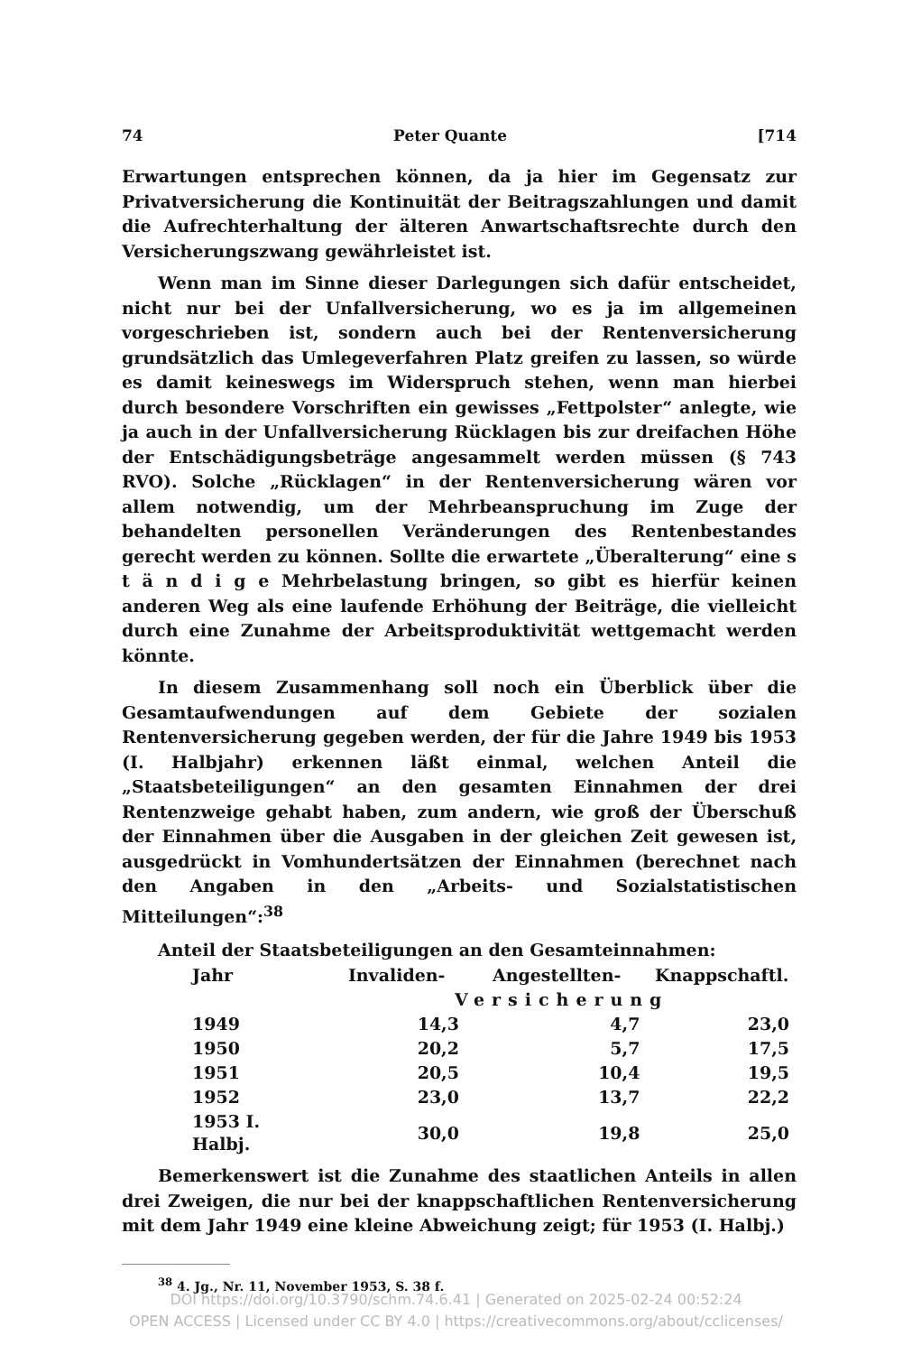74 Peter Quante [714
Erwartungen entsprechen können, da ja hier im Gegensatz zur Privatversicherung die Kontinuität der Beitragszahlungen und damit die Aufrechterhaltung der älteren Anwartschaftsrechte durch den Versicherungszwang gewährleistet ist.
Wenn man im Sinne dieser Darlegungen sich dafür entscheidet, nicht nur bei der Unfallversicherung, wo es ja im allgemeinen vorgeschrieben ist, sondern auch bei der Rentenversicherung grundsätzlich das Umlegeverfahren Platz greifen zu lassen, so würde es damit keineswegs im Widerspruch stehen, wenn man hierbei durch besondere Vorschriften ein gewisses „Fettpolster“ anlegte, wie ja auch in der Unfallversicherung Rücklagen bis zur dreifachen Höhe der Entschädigungsbeträge angesammelt werden müssen (§ 743 RVO). Solche „Rücklagen“ in der Rentenversicherung wären vor allem notwendig, um der Mehrbeanspruchung im Zuge der behandelten personellen Veränderungen des Rentenbestandes gerecht werden zu können. Sollte die erwartete „Überalterung“ eine s t ä n d i g e Mehrbelastung bringen, so gibt es hierfür keinen anderen Weg als eine laufende Erhöhung der Beiträge, die vielleicht durch eine Zunahme der Arbeitsproduktivität wettgemacht werden könnte.
In diesem Zusammenhang soll noch ein Überblick über die Gesamtaufwendungen auf dem Gebiete der sozialen Rentenversicherung gegeben werden, der für die Jahre 1949 bis 1953 (I. Halbjahr) erkennen läßt einmal, welchen Anteil die „Staatsbeteiligungen“ an den gesamten Einnahmen der drei Rentenzweige gehabt haben, zum andern, wie groß der Überschuß der Einnahmen über die Ausgaben in der gleichen Zeit gewesen ist, ausgedrückt in Vomhundertsätzen der Einnahmen (berechnet nach den Angaben in den „Arbeits- und Sozialstatistischen Mitteilungen“:<sup>38</sup>
Anteil der Staatsbeteiligungen an den Gesamteinnahmen:
| Jahr | Invaliden- | Angestellten- | Knappschaftl. |
| --- | --- | --- | --- |
| | Versicherung | | |
| 1949 | 14,3 | 4,7 | 23,0 |
| 1950 | 20,2 | 5,7 | 17,5 |
| 1951 | 20,5 | 10,4 | 19,5 |
| 1952 | 23,0 | 13,7 | 22,2 |
| 1953 I. Halbj. | 30,0 | 19,8 | 25,0 |
Bemerkenswert ist die Zunahme des staatlichen Anteils in allen drei Zweigen, die nur bei der knappschaftlichen Rentenversicherung mit dem Jahr 1949 eine kleine Abweichung zeigt; für 1953 (I. Halbj.)
<sup>38</sup> 4. Jg., Nr. 11, November 1953, S. 38 f.
DOI https://doi.org/10.3790/schm.74.6.41 | Generated on 2025-02-24 00:52:24
OPEN ACCESS | Licensed under CC BY 4.0 | https://creativecommons.org/about/cclicenses/